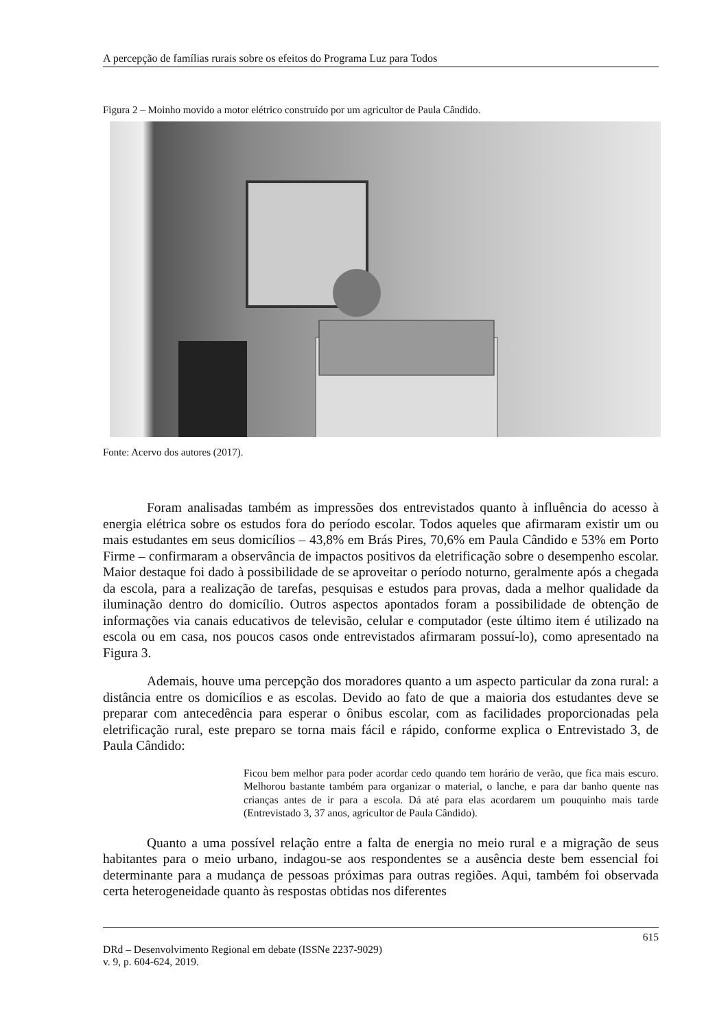A percepção de famílias rurais sobre os efeitos do Programa Luz para Todos
Figura 2 – Moinho movido a motor elétrico construído por um agricultor de Paula Cândido.
Fonte: Acervo dos autores (2017).
Foram analisadas também as impressões dos entrevistados quanto à influência do acesso à energia elétrica sobre os estudos fora do período escolar. Todos aqueles que afirmaram existir um ou mais estudantes em seus domicílios – 43,8% em Brás Pires, 70,6% em Paula Cândido e 53% em Porto Firme – confirmaram a observância de impactos positivos da eletrificação sobre o desempenho escolar. Maior destaque foi dado à possibilidade de se aproveitar o período noturno, geralmente após a chegada da escola, para a realização de tarefas, pesquisas e estudos para provas, dada a melhor qualidade da iluminação dentro do domicílio. Outros aspectos apontados foram a possibilidade de obtenção de informações via canais educativos de televisão, celular e computador (este último item é utilizado na escola ou em casa, nos poucos casos onde entrevistados afirmaram possuí-lo), como apresentado na Figura 3.
Ademais, houve uma percepção dos moradores quanto a um aspecto particular da zona rural: a distância entre os domicílios e as escolas. Devido ao fato de que a maioria dos estudantes deve se preparar com antecedência para esperar o ônibus escolar, com as facilidades proporcionadas pela eletrificação rural, este preparo se torna mais fácil e rápido, conforme explica o Entrevistado 3, de Paula Cândido:
Ficou bem melhor para poder acordar cedo quando tem horário de verão, que fica mais escuro. Melhorou bastante também para organizar o material, o lanche, e para dar banho quente nas crianças antes de ir para a escola. Dá até para elas acordarem um pouquinho mais tarde (Entrevistado 3, 37 anos, agricultor de Paula Cândido).
Quanto a uma possível relação entre a falta de energia no meio rural e a migração de seus habitantes para o meio urbano, indagou-se aos respondentes se a ausência deste bem essencial foi determinante para a mudança de pessoas próximas para outras regiões. Aqui, também foi observada certa heterogeneidade quanto às respostas obtidas nos diferentes
615
DRd – Desenvolvimento Regional em debate (ISSNe 2237-9029)
v. 9, p. 604-624, 2019.